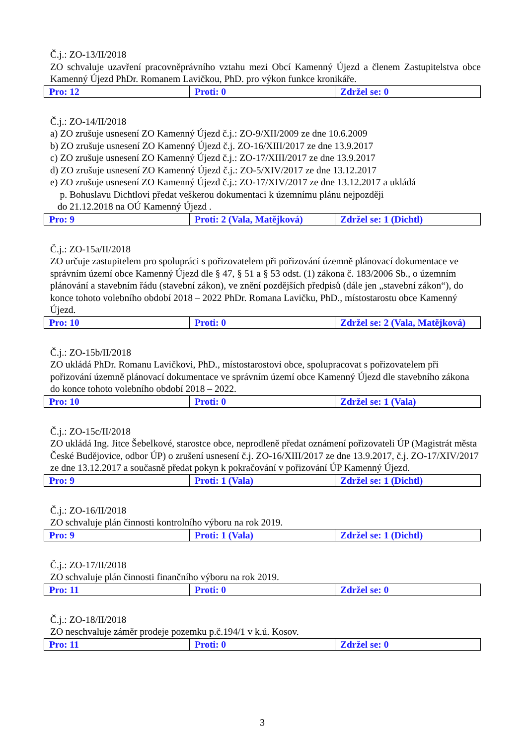Č.j.: ZO-13/II/2018
ZO schvaluje uzavření pracovněprávního vztahu mezi Obcí Kamenný Újezd a členem Zastupitelstva obce Kamenný Újezd PhDr. Romanem Lavičkou, PhD. pro výkon funkce kronikáře.
| Pro: 12 | Proti: 0 | Zdržel se: 0 |
Č.j.: ZO-14/II/2018
a) ZO zrušuje usnesení ZO Kamenný Újezd č.j.: ZO-9/XII/2009 ze dne 10.6.2009
b) ZO zrušuje usnesení ZO Kamenný Újezd č.j. ZO-16/XIII/2017 ze dne 13.9.2017
c) ZO zrušuje usnesení ZO Kamenný Újezd č.j.: ZO-17/XIII/2017 ze dne 13.9.2017
d) ZO zrušuje usnesení ZO Kamenný Újezd č.j.: ZO-5/XIV/2017 ze dne 13.12.2017
e) ZO zrušuje usnesení ZO Kamenný Újezd č.j.: ZO-17/XIV/2017 ze dne 13.12.2017 a ukládá
p. Bohuslavu Dichtlovi předat veškerou dokumentaci k územnímu plánu nejpozději
do 21.12.2018 na OÚ Kamenný Újezd .
| Pro: 9 | Proti: 2 (Vala, Matějková) | Zdržel se: 1 (Dichtl) |
Č.j.: ZO-15a/II/2018
ZO určuje zastupitelem pro spolupráci s pořizovatelem při pořizování územně plánovací dokumentace ve správním území obce Kamenný Újezd dle § 47, § 51 a § 53 odst. (1) zákona č. 183/2006 Sb., o územním plánování a stavebním řádu (stavební zákon), ve znění pozdějších předpisů (dále jen „stavební zákon“), do konce tohoto volebního období 2018 – 2022 PhDr. Romana Lavičku, PhD., místostarostu obce Kamenný Újezd.
| Pro: 10 | Proti: 0 | Zdržel se: 2 (Vala, Matějková) |
Č.j.: ZO-15b/II/2018
ZO ukládá PhDr. Romanu Lavičkovi, PhD., místostarostovi obce, spolupracovat s pořizovatelem při pořizování územně plánovací dokumentace ve správním území obce Kamenný Újezd dle stavebního zákona do konce tohoto volebního období 2018 – 2022.
| Pro: 10 | Proti: 0 | Zdržel se: 1 (Vala) |
Č.j.: ZO-15c/II/2018
ZO ukládá Ing. Jitce Šebelkové, starostce obce, neprodleně předat oznámení pořizovateli ÚP (Magistrát města České Budějovice, odbor ÚP) o zrušení usnesení č.j. ZO-16/XIII/2017 ze dne 13.9.2017, č.j. ZO-17/XIV/2017 ze dne 13.12.2017 a současně předat pokyn k pokračování v pořizování ÚP Kamenný Újezd.
| Pro: 9 | Proti: 1 (Vala) | Zdržel se: 1 (Dichtl) |
Č.j.: ZO-16/II/2018
ZO schvaluje plán činnosti kontrolního výboru na rok 2019.
| Pro: 9 | Proti: 1 (Vala) | Zdržel se: 1 (Dichtl) |
Č.j.: ZO-17/II/2018
ZO schvaluje plán činnosti finančního výboru na rok 2019.
| Pro: 11 | Proti: 0 | Zdržel se: 0 |
Č.j.: ZO-18/II/2018
ZO neschvaluje záměr prodeje pozemku p.č.194/1 v k.ú. Kosov.
| Pro: 11 | Proti: 0 | Zdržel se: 0 |
3